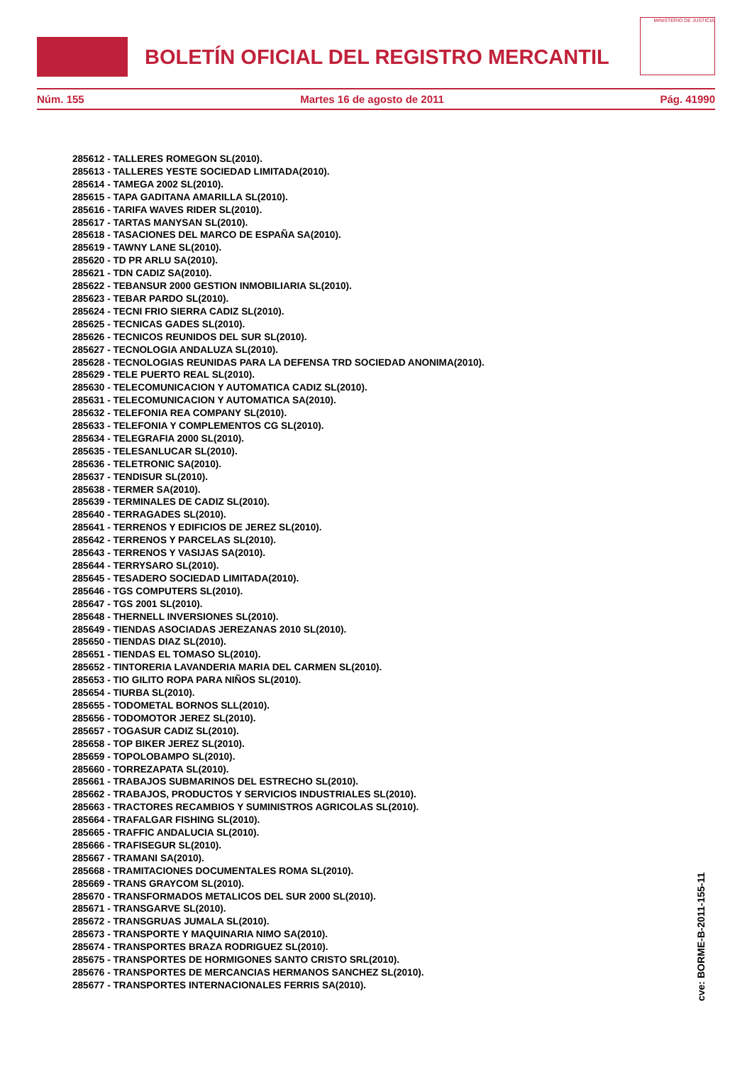BOLETÍN OFICIAL DEL REGISTRO MERCANTIL
MINISTERIO DE JUSTICIA
Núm. 155 Martes 16 de agosto de 2011 Pág. 41990
285612 - TALLERES ROMEGON SL(2010).
285613 - TALLERES YESTE SOCIEDAD LIMITADA(2010).
285614 - TAMEGA 2002 SL(2010).
285615 - TAPA GADITANA AMARILLA SL(2010).
285616 - TARIFA WAVES RIDER SL(2010).
285617 - TARTAS MANYSAN SL(2010).
285618 - TASACIONES DEL MARCO DE ESPAÑA SA(2010).
285619 - TAWNY LANE SL(2010).
285620 - TD PR ARLU SA(2010).
285621 - TDN CADIZ SA(2010).
285622 - TEBANSUR 2000 GESTION INMOBILIARIA SL(2010).
285623 - TEBAR PARDO SL(2010).
285624 - TECNI FRIO SIERRA CADIZ SL(2010).
285625 - TECNICAS GADES SL(2010).
285626 - TECNICOS REUNIDOS DEL SUR SL(2010).
285627 - TECNOLOGIA ANDALUZA SL(2010).
285628 - TECNOLOGIAS REUNIDAS PARA LA DEFENSA TRD SOCIEDAD ANONIMA(2010).
285629 - TELE PUERTO REAL SL(2010).
285630 - TELECOMUNICACION Y AUTOMATICA CADIZ SL(2010).
285631 - TELECOMUNICACION Y AUTOMATICA SA(2010).
285632 - TELEFONIA REA COMPANY SL(2010).
285633 - TELEFONIA Y COMPLEMENTOS CG SL(2010).
285634 - TELEGRAFIA 2000 SL(2010).
285635 - TELESANLUCAR SL(2010).
285636 - TELETRONIC SA(2010).
285637 - TENDISUR SL(2010).
285638 - TERMER SA(2010).
285639 - TERMINALES DE CADIZ SL(2010).
285640 - TERRAGADES SL(2010).
285641 - TERRENOS Y EDIFICIOS DE JEREZ SL(2010).
285642 - TERRENOS Y PARCELAS SL(2010).
285643 - TERRENOS Y VASIJAS SA(2010).
285644 - TERRYSARO SL(2010).
285645 - TESADERO SOCIEDAD LIMITADA(2010).
285646 - TGS COMPUTERS SL(2010).
285647 - TGS 2001 SL(2010).
285648 - THERNELL INVERSIONES SL(2010).
285649 - TIENDAS ASOCIADAS JEREZANAS 2010 SL(2010).
285650 - TIENDAS DIAZ SL(2010).
285651 - TIENDAS EL TOMASO SL(2010).
285652 - TINTORERIA LAVANDERIA MARIA DEL CARMEN SL(2010).
285653 - TIO GILITO ROPA PARA NIÑOS SL(2010).
285654 - TIURBA SL(2010).
285655 - TODOMETAL BORNOS SLL(2010).
285656 - TODOMOTOR JEREZ SL(2010).
285657 - TOGASUR CADIZ SL(2010).
285658 - TOP BIKER JEREZ SL(2010).
285659 - TOPOLOBAMPO SL(2010).
285660 - TORREZAPATA SL(2010).
285661 - TRABAJOS SUBMARINOS DEL ESTRECHO SL(2010).
285662 - TRABAJOS, PRODUCTOS Y SERVICIOS INDUSTRIALES SL(2010).
285663 - TRACTORES RECAMBIOS Y SUMINISTROS AGRICOLAS SL(2010).
285664 - TRAFALGAR FISHING SL(2010).
285665 - TRAFFIC ANDALUCIA SL(2010).
285666 - TRAFISEGUR SL(2010).
285667 - TRAMANI SA(2010).
285668 - TRAMITACIONES DOCUMENTALES ROMA SL(2010).
285669 - TRANS GRAYCOM SL(2010).
285670 - TRANSFORMADOS METALICOS DEL SUR 2000 SL(2010).
285671 - TRANSGARVE SL(2010).
285672 - TRANSGRUAS JUMALA SL(2010).
285673 - TRANSPORTE Y MAQUINARIA NIMO SA(2010).
285674 - TRANSPORTES BRAZA RODRIGUEZ SL(2010).
285675 - TRANSPORTES DE HORMIGONES SANTO CRISTO SRL(2010).
285676 - TRANSPORTES DE MERCANCIAS HERMANOS SANCHEZ SL(2010).
285677 - TRANSPORTES INTERNACIONALES FERRIS SA(2010).
cve: BORME-B-2011-155-11